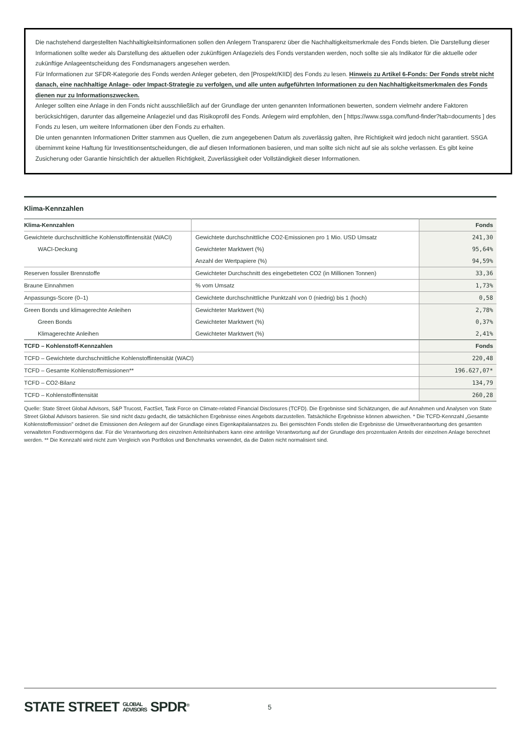Die nachstehend dargestellten Nachhaltigkeitsinformationen sollen den Anlegern Transparenz über die Nachhaltigkeitsmerkmale des Fonds bieten. Die Darstellung dieser Informationen sollte weder als Darstellung des aktuellen oder zukünftigen Anlageziels des Fonds verstanden werden, noch sollte sie als Indikator für die aktuelle oder zukünftige Anlageentscheidung des Fondsmanagers angesehen werden.
Für Informationen zur SFDR-Kategorie des Fonds werden Anleger gebeten, den [Prospekt/KIID] des Fonds zu lesen. Hinweis zu Artikel 6-Fonds: Der Fonds strebt nicht danach, eine nachhaltige Anlage- oder Impact-Strategie zu verfolgen, und alle unten aufgeführten Informationen zu den Nachhaltigkeitsmerkmalen des Fonds dienen nur zu Informationszwecken.
Anleger sollten eine Anlage in den Fonds nicht ausschließlich auf der Grundlage der unten genannten Informationen bewerten, sondern vielmehr andere Faktoren berücksichtigen, darunter das allgemeine Anlageziel und das Risikoprofil des Fonds. Anlegern wird empfohlen, den [ https://www.ssga.com/fund-finder?tab=documents ] des Fonds zu lesen, um weitere Informationen über den Fonds zu erhalten.
Die unten genannten Informationen Dritter stammen aus Quellen, die zum angegebenen Datum als zuverlässig galten, ihre Richtigkeit wird jedoch nicht garantiert. SSGA übernimmt keine Haftung für Investitionsentscheidungen, die auf diesen Informationen basieren, und man sollte sich nicht auf sie als solche verlassen. Es gibt keine Zusicherung oder Garantie hinsichtlich der aktuellen Richtigkeit, Zuverlässigkeit oder Vollständigkeit dieser Informationen.
Klima-Kennzahlen
| Klima-Kennzahlen | | Fonds |
| --- | --- | --- |
| Gewichtete durchschnittliche Kohlenstoffintensität (WACI) | Gewichtete durchschnittliche CO2-Emissionen pro 1 Mio. USD Umsatz | 241,30 |
| WACI-Deckung | Gewichteter Marktwert (%) | 95,64% |
| | Anzahl der Wertpapiere (%) | 94,59% |
| Reserven fossiler Brennstoffe | Gewichteter Durchschnitt des eingebetteten CO2 (in Millionen Tonnen) | 33,36 |
| Braune Einnahmen | % vom Umsatz | 1,73% |
| Anpassungs-Score (0–1) | Gewichtete durchschnittliche Punktzahl von 0 (niedrig) bis 1 (hoch) | 0,58 |
| Green Bonds und klimagerechte Anleihen | Gewichteter Marktwert (%) | 2,78% |
| Green Bonds | Gewichteter Marktwert (%) | 0,37% |
| Klimagerechte Anleihen | Gewichteter Marktwert (%) | 2,41% |
| TCFD – Kohlenstoff-Kennzahlen | | Fonds |
| TCFD – Gewichtete durchschnittliche Kohlenstoffintensität (WACI) | | 220,48 |
| TCFD – Gesamte Kohlenstoffemissionen** | | 196.627,07* |
| TCFD – CO2-Bilanz | | 134,79 |
| TCFD – Kohlenstoffintensität | | 260,28 |
Quelle: State Street Global Advisors, S&P Trucost, FactSet, Task Force on Climate-related Financial Disclosures (TCFD). Die Ergebnisse sind Schätzungen, die auf Annahmen und Analysen von State Street Global Advisors basieren. Sie sind nicht dazu gedacht, die tatsächlichen Ergebnisse eines Angebots darzustellen. Tatsächliche Ergebnisse können abweichen. * Die TCFD-Kennzahl „Gesamte Kohlenstoffemission" ordnet die Emissionen den Anlegern auf der Grundlage eines Eigenkapitalansatzes zu. Bei gemischten Fonds stellen die Ergebnisse die Umweltverantwortung des gesamten verwalteten Fondsvermögens dar. Für die Verantwortung des einzelnen Anteilsinhabers kann eine anteilige Verantwortung auf der Grundlage des prozentualen Anteils der einzelnen Anlage berechnet werden. ** Die Kennzahl wird nicht zum Vergleich von Portfolios und Benchmarks verwendet, da die Daten nicht normalisiert sind.
STATE STREET GLOBAL
ADVISORS SPDR<sup>®</sup> 5